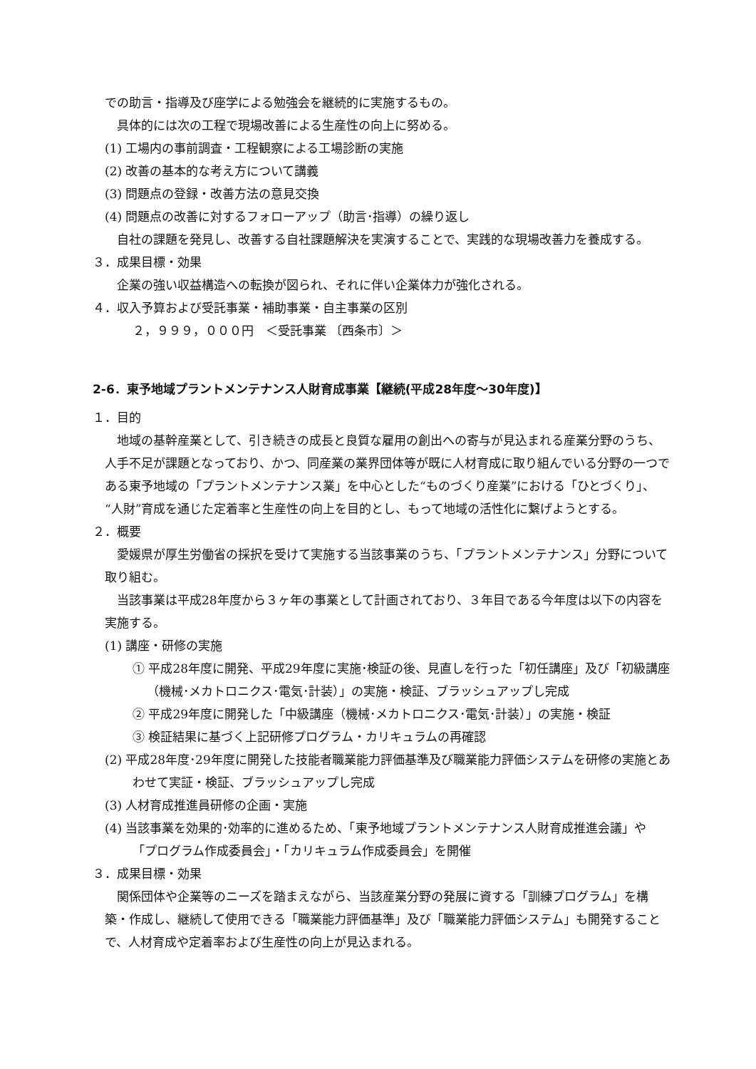での助言・指導及び座学による勉強会を継続的に実施するもの。
具体的には次の工程で現場改善による生産性の向上に努める。
(1) 工場内の事前調査・工程観察による工場診断の実施
(2) 改善の基本的な考え方について講義
(3) 問題点の登録・改善方法の意見交換
(4) 問題点の改善に対するフォローアップ（助言･指導）の繰り返し
自社の課題を発見し、改善する自社課題解決を実演することで、実践的な現場改善力を養成する。
３．成果目標・効果
企業の強い収益構造への転換が図られ、それに伴い企業体力が強化される。
４．収入予算および受託事業・補助事業・自主事業の区別
２，９９９，０００円　＜受託事業 〔西条市〕＞
2-6．東予地域プラントメンテナンス人財育成事業【継続(平成28年度～30年度)】
１．目的
地域の基幹産業として、引き続きの成長と良質な雇用の創出への寄与が見込まれる産業分野のうち、人手不足が課題となっており、かつ、同産業の業界団体等が既に人材育成に取り組んでいる分野の一つである東予地域の「プラントメンテナンス業」を中心とした“ものづくり産業”における「ひとづくり」、“人財”育成を通じた定着率と生産性の向上を目的とし、もって地域の活性化に繋げようとする。
２．概要
愛媛県が厚生労働省の採択を受けて実施する当該事業のうち、「プラントメンテナンス」分野について取り組む。
当該事業は平成28年度から３ヶ年の事業として計画されており、３年目である今年度は以下の内容を実施する。
(1) 講座・研修の実施
① 平成28年度に開発、平成29年度に実施･検証の後、見直しを行った「初任講座」及び「初級講座（機械･メカトロニクス･電気･計装）」の実施・検証、ブラッシュアップし完成
② 平成29年度に開発した「中級講座（機械･メカトロニクス･電気･計装）」の実施・検証
③ 検証結果に基づく上記研修プログラム・カリキュラムの再確認
(2) 平成28年度･29年度に開発した技能者職業能力評価基準及び職業能力評価システムを研修の実施とあわせて実証・検証、ブラッシュアップし完成
(3) 人材育成推進員研修の企画・実施
(4) 当該事業を効果的･効率的に進めるため、「東予地域プラントメンテナンス人財育成推進会議」や「プログラム作成委員会」・「カリキュラム作成委員会」を開催
３．成果目標・効果
関係団体や企業等のニーズを踏まえながら、当該産業分野の発展に資する「訓練プログラム」を構築・作成し、継続して使用できる「職業能力評価基準」及び「職業能力評価システム」も開発することで、人材育成や定着率および生産性の向上が見込まれる。